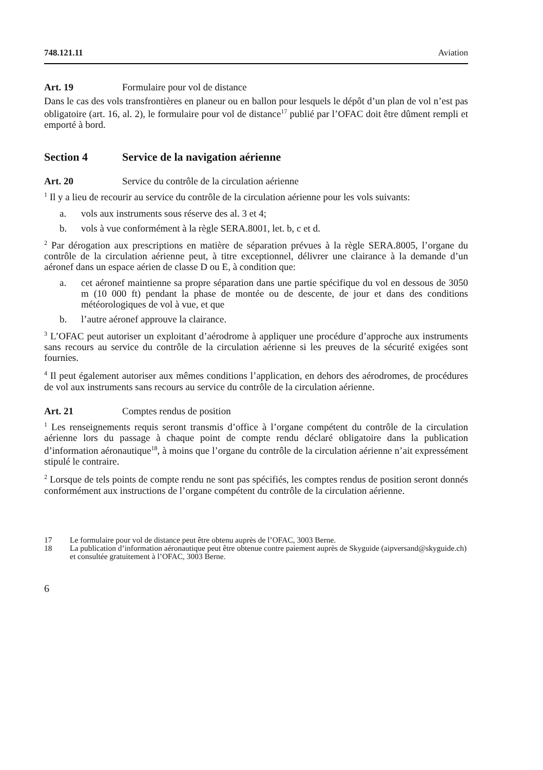748.121.11 Aviation
Art. 19 Formulaire pour vol de distance
Dans le cas des vols transfrontières en planeur ou en ballon pour lesquels le dépôt d’un plan de vol n’est pas obligatoire (art. 16, al. 2), le formulaire pour vol de distance<sup>17</sup> publié par l’OFAC doit être dûment rempli et emporté à bord.
Section 4 Service de la navigation aérienne
Art. 20 Service du contrôle de la circulation aérienne
<sup>1</sup> Il y a lieu de recourir au service du contrôle de la circulation aérienne pour les vols suivants:
a. vols aux instruments sous réserve des al. 3 et 4;
b. vols à vue conformément à la règle SERA.8001, let. b, c et d.
<sup>2</sup> Par dérogation aux prescriptions en matière de séparation prévues à la règle SERA.8005, l’organe du contrôle de la circulation aérienne peut, à titre exceptionnel, délivrer une clairance à la demande d’un aéronef dans un espace aérien de classe D ou E, à condition que:
a. cet aéronef maintienne sa propre séparation dans une partie spécifique du vol en dessous de 3050 m (10 000 ft) pendant la phase de montée ou de descente, de jour et dans des conditions météorologiques de vol à vue, et que
b. l’autre aéronef approuve la clairance.
<sup>3</sup> L’OFAC peut autoriser un exploitant d’aérodrome à appliquer une procédure d’approche aux instruments sans recours au service du contrôle de la circulation aérienne si les preuves de la sécurité exigées sont fournies.
<sup>4</sup> Il peut également autoriser aux mêmes conditions l’application, en dehors des aérodromes, de procédures de vol aux instruments sans recours au service du contrôle de la circulation aérienne.
Art. 21 Comptes rendus de position
<sup>1</sup> Les renseignements requis seront transmis d’office à l’organe compétent du contrôle de la circulation aérienne lors du passage à chaque point de compte rendu déclaré obligatoire dans la publication d’information aéronautique<sup>18</sup>, à moins que l’organe du contrôle de la circulation aérienne n’ait expressément stipulé le contraire.
<sup>2</sup> Lorsque de tels points de compte rendu ne sont pas spécifiés, les comptes rendus de position seront donnés conformément aux instructions de l’organe compétent du contrôle de la circulation aérienne.
17 Le formulaire pour vol de distance peut être obtenu auprès de l’OFAC, 3003 Berne.
18 La publication d’information aéronautique peut être obtenue contre paiement auprès de Skyguide (aipversand@skyguide.ch) et consultée gratuitement à l’OFAC, 3003 Berne.
6